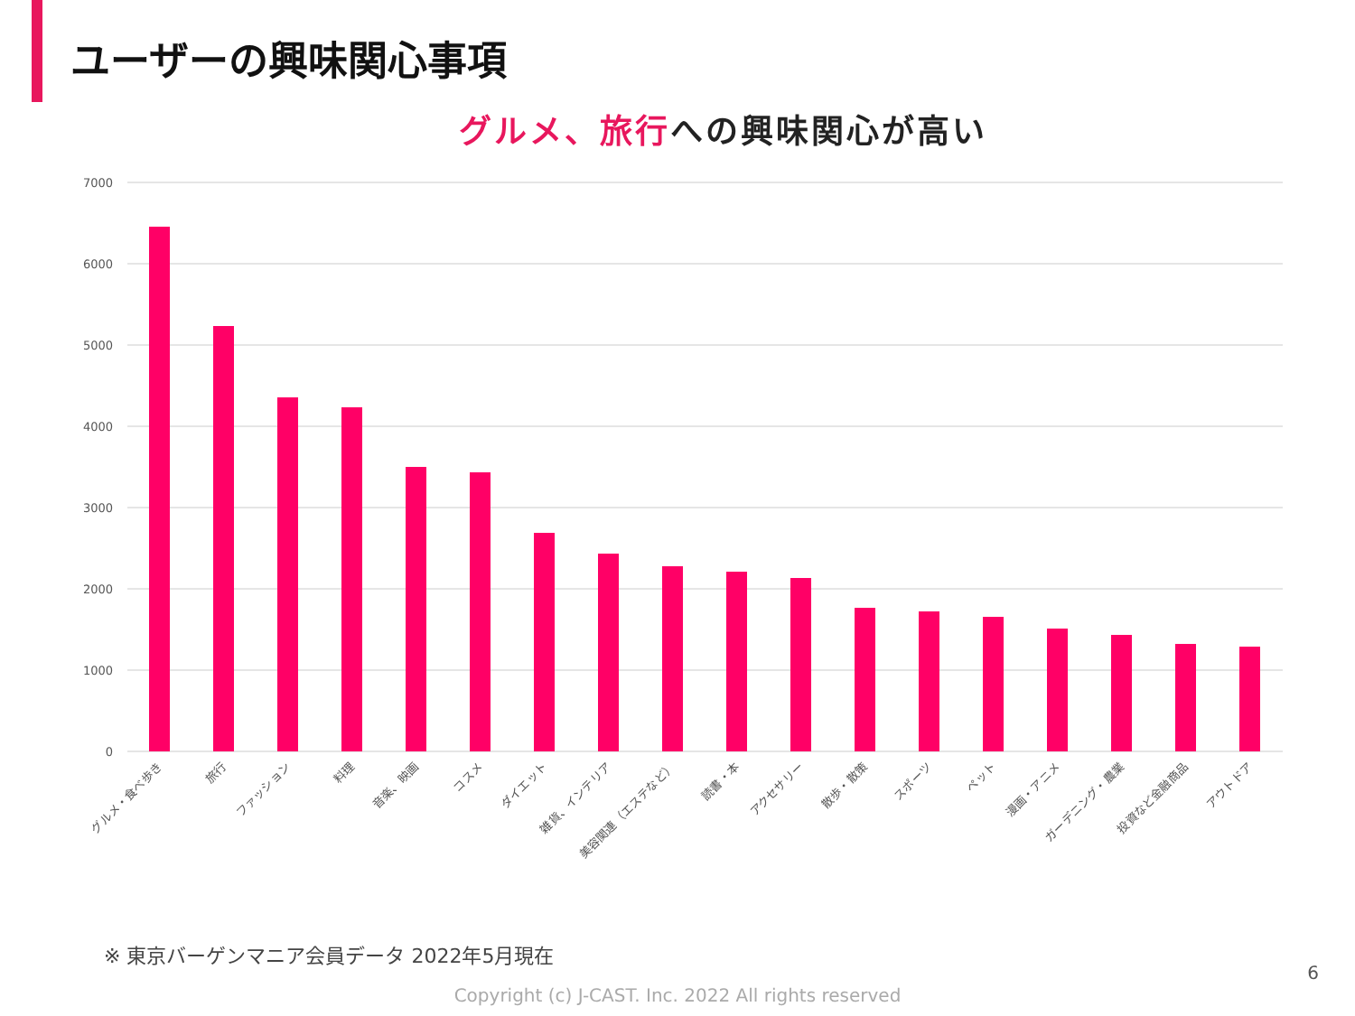ユーザーの興味関心事項
グルメ、旅行への興味関心が高い
7000
6000
5000
4000
3000
2000
1000
0
グルメ・食べ歩き
旅行
ファッション
料理
音楽、映画
コスメ
ダイエット
雑貨、インテリア
美容関連（エステなど）
読書・本
アクセサリー
散歩・散策
スポーツ
ペット
漫画・アニメ
ガーデニング・農業
投資など金融商品
アウトドア
※ 東京バーゲンマニア会員データ 2022年5月現在
6
Copyright (c) J-CAST. Inc. 2022 All rights reserved